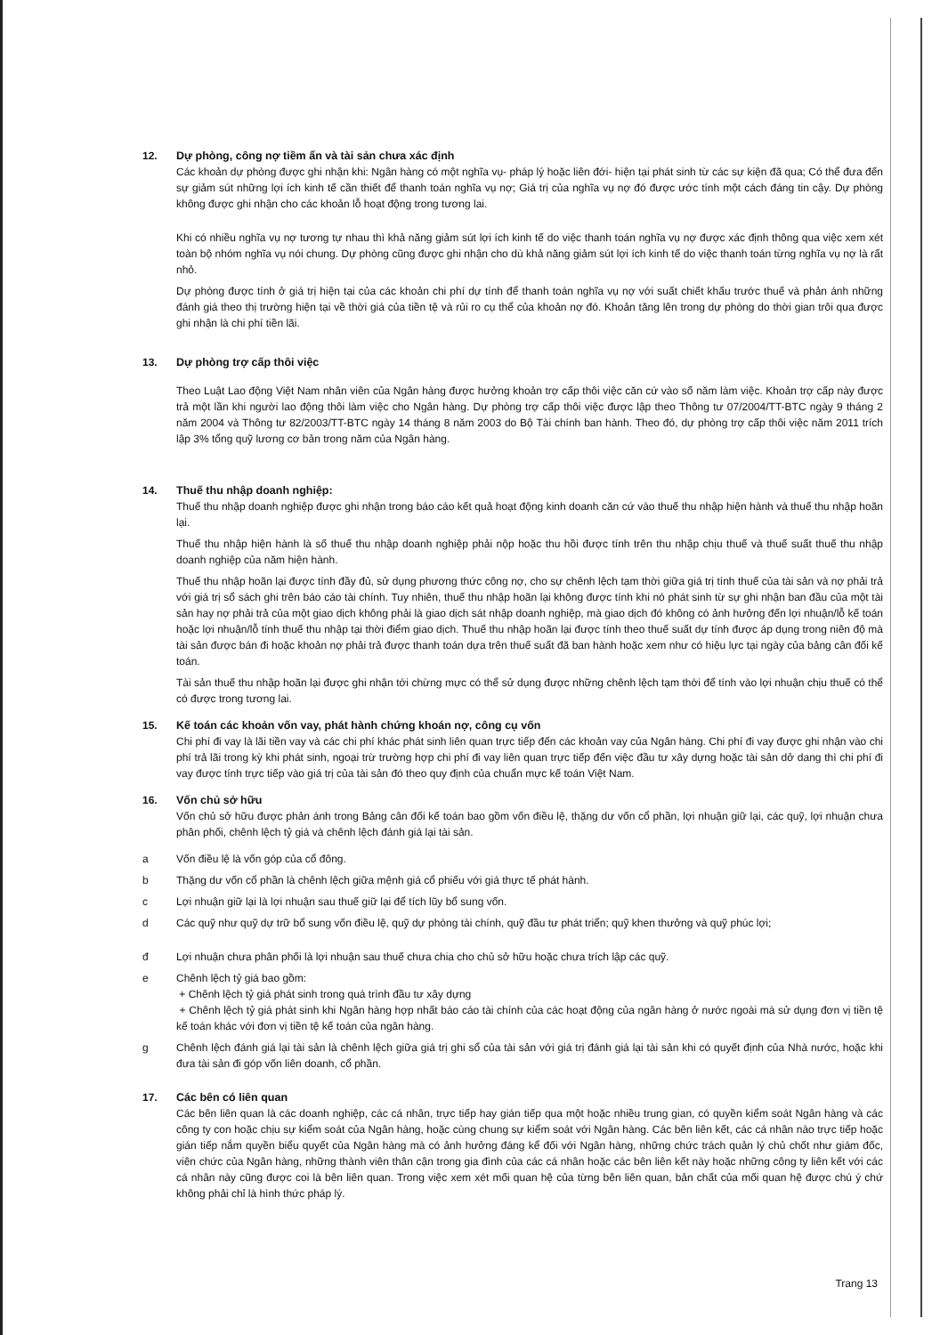12. Dự phòng, công nợ tiềm ẩn và tài sản chưa xác định
Các khoản dự phòng được ghi nhận khi: Ngân hàng có một nghĩa vụ- pháp lý hoặc liên đới- hiện tại phát sinh từ các sự kiện đã qua; Có thể đưa đến sự giảm sút những lợi ích kinh tế cần thiết để thanh toán nghĩa vụ nợ; Giá trị của nghĩa vụ nợ đó được ước tính một cách đáng tin cậy. Dự phòng không được ghi nhận cho các khoản lỗ hoạt động trong tương lai.
Khi có nhiều nghĩa vụ nợ tương tự nhau thì khả năng giảm sút lợi ích kinh tế do việc thanh toán nghĩa vụ nợ được xác định thông qua việc xem xét toàn bộ nhóm nghĩa vụ nói chung. Dự phòng cũng được ghi nhận cho dù khả năng giảm sút lợi ích kinh tế do việc thanh toán từng nghĩa vụ nợ là rất nhỏ.
Dự phòng được tính ở giá trị hiện tại của các khoản chi phí dự tính để thanh toán nghĩa vụ nợ với suất chiết khấu trước thuế và phản ánh những đánh giá theo thị trường hiện tại về thời giá của tiền tệ và rủi ro cụ thể của khoản nợ đó. Khoản tăng lên trong dự phòng do thời gian trôi qua được ghi nhận là chi phí tiền lãi.
13. Dự phòng trợ cấp thôi việc
Theo Luật Lao động Việt Nam nhân viên của Ngân hàng được hưởng khoản trợ cấp thôi việc căn cứ vào số năm làm việc. Khoản trợ cấp này được trả một lần khi người lao động thôi làm việc cho Ngân hàng. Dự phòng trợ cấp thôi việc được lập theo Thông tư 07/2004/TT-BTC ngày 9 tháng 2 năm 2004 và Thông tư 82/2003/TT-BTC ngày 14 tháng 8 năm 2003 do Bộ Tài chính ban hành. Theo đó, dự phòng trợ cấp thôi việc năm 2011 trích lập 3% tổng quỹ lương cơ bản trong năm của Ngân hàng.
14. Thuế thu nhập doanh nghiệp:
Thuế thu nhập doanh nghiệp được ghi nhận trong báo cáo kết quả hoạt động kinh doanh căn cứ vào thuế thu nhập hiện hành và thuế thu nhập hoãn lại.
Thuế thu nhập hiện hành là số thuế thu nhập doanh nghiệp phải nộp hoặc thu hồi được tính trên thu nhập chịu thuế và thuế suất thuế thu nhập doanh nghiệp của năm hiện hành.
Thuế thu nhập hoãn lại được tính đầy đủ, sử dụng phương thức công nợ, cho sự chênh lệch tạm thời giữa giá trị tính thuế của tài sản và nợ phải trả với giá trị sổ sách ghi trên báo cáo tài chính. Tuy nhiên, thuế thu nhập hoãn lại không được tính khi nó phát sinh từ sự ghi nhận ban đầu của một tài sản hay nợ phải trả của một giao dịch không phải là giao dịch sát nhập doanh nghiệp, mà giao dịch đó không có ảnh hưởng đến lợi nhuận/lỗ kế toán hoặc lợi nhuận/lỗ tính thuế thu nhập tại thời điểm giao dịch. Thuế thu nhập hoãn lại được tính theo thuế suất dự tính được áp dụng trong niên độ mà tài sản được bán đi hoặc khoản nợ phải trả được thanh toán dựa trên thuế suất đã ban hành hoặc xem như có hiệu lực tại ngày của bảng cân đối kế toán.
Tài sản thuế thu nhập hoãn lại được ghi nhận tới chừng mực có thể sử dụng được những chênh lệch tạm thời để tính vào lợi nhuận chịu thuế có thể có được trong tương lai.
15. Kế toán các khoản vốn vay, phát hành chứng khoán nợ, công cụ vốn
Chi phí đi vay là lãi tiền vay và các chi phí khác phát sinh liên quan trực tiếp đến các khoản vay của Ngân hàng. Chi phí đi vay được ghi nhận vào chi phí trả lãi trong kỳ khi phát sinh, ngoại trừ trường hợp chi phí đi vay liên quan trực tiếp đến việc đầu tư xây dựng hoặc tài sản dở dang thì chi phí đi vay được tính trực tiếp vào giá trị của tài sản đó theo quy định của chuẩn mực kế toán Việt Nam.
16. Vốn chủ sở hữu
Vốn chủ sở hữu được phản ánh trong Bảng cân đối kế toán bao gồm vốn điều lệ, thặng dư vốn cổ phần, lợi nhuận giữ lại, các quỹ, lợi nhuận chưa phân phối, chênh lệch tỷ giá và chênh lệch đánh giá lại tài sản.
a Vốn điều lệ là vốn góp của cổ đông.
b Thặng dư vốn cổ phần là chênh lệch giữa mệnh giá cổ phiếu với giá thực tế phát hành.
c Lợi nhuận giữ lại là lợi nhuận sau thuế giữ lại để tích lũy bổ sung vốn.
d Các quỹ như quỹ dự trữ bổ sung vốn điều lệ, quỹ dự phòng tài chính, quỹ đầu tư phát triển; quỹ khen thưởng và quỹ phúc lợi;
đ Lợi nhuận chưa phân phối là lợi nhuận sau thuế chưa chia cho chủ sở hữu hoặc chưa trích lập các quỹ.
e Chênh lệch tỷ giá bao gồm:
+ Chênh lệch tỷ giá phát sinh trong quá trình đầu tư xây dựng
+ Chênh lệch tỷ giá phát sinh khi Ngân hàng hợp nhất báo cáo tài chính của các hoạt động của ngân hàng ở nước ngoài mà sử dụng đơn vị tiền tệ kế toán khác với đơn vị tiền tệ kế toán của ngân hàng.
g Chênh lệch đánh giá lại tài sản là chênh lệch giữa giá trị ghi sổ của tài sản với giá trị đánh giá lại tài sản khi có quyết định của Nhà nước, hoặc khi đưa tài sản đi góp vốn liên doanh, cổ phần.
17. Các bên có liên quan
Các bên liên quan là các doanh nghiệp, các cá nhân, trực tiếp hay gián tiếp qua một hoặc nhiều trung gian, có quyền kiểm soát Ngân hàng và các công ty con hoặc chịu sự kiểm soát của Ngân hàng, hoặc cùng chung sự kiểm soát với Ngân hàng. Các bên liên kết, các cá nhân nào trực tiếp hoặc gián tiếp nắm quyền biểu quyết của Ngân hàng mà có ảnh hưởng đáng kể đối với Ngân hàng, những chức trách quản lý chủ chốt như giám đốc, viên chức của Ngân hàng, những thành viên thân cận trong gia đình của các cá nhân hoặc các bên liên kết này hoặc những công ty liên kết với các cá nhân này cũng được coi là bên liên quan. Trong việc xem xét mối quan hệ của từng bên liên quan, bản chất của mối quan hệ được chú ý chứ không phải chỉ là hình thức pháp lý.
Trang 13